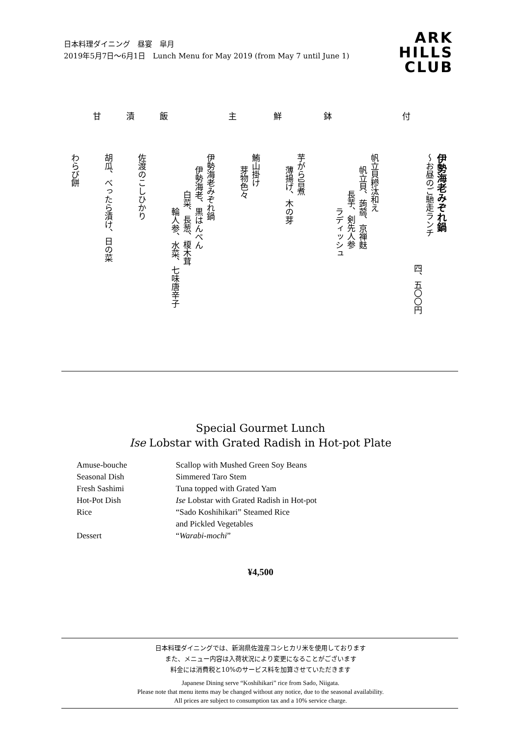日本料理ダイニング　昼宴　皐月
2019年5月7日〜6月1日　Lunch Menu for May 2019 (from May 7 until June 1)
ARK
HILLS
CLUB
伊勢海老みぞれ鍋
〜お昼のご馳走ランチ
四、五〇〇円
付
帆立貝糝汰和え
帆立貝、蒟蒻、京禅麩
長芋、剣先人参
ラディッシュ
鉢
芋がら旨煮
薄揚げ、木の芽
鮮
鮪山掛け
芽物色々
主
伊勢海老みぞれ鍋
伊勢海老、黒はんぺん
白菜、長葱、榎木茸
輪人参、水菜、七味唐辛子
飯
佐渡のこしひかり
漬
胡瓜、べったら漬け、日の菜
甘
わらび餅
Special Gourmet Lunch
Ise Lobstar with Grated Radish in Hot-pot Plate
Amuse-bouche Scallop with Mushed Green Soy Beans
Seasonal Dish Simmered Taro Stem
Fresh Sashimi Tuna topped with Grated Yam
Hot-Pot Dish Ise Lobstar with Grated Radish in Hot-pot
Rice “Sado Koshihikari” Steamed Rice
and Pickled Vegetables
Dessert “Warabi-mochi”
¥4,500
日本料理ダイニングでは、新潟県佐渡産コシヒカリ米を使用しております
また、メニュー内容は入荷状況により変更になることがございます
料金には消費税と10%のサービス料を加算させていただきます
Japanese Dining serve “Koshihikari” rice from Sado, Niigata.
Please note that menu items may be changed without any notice, due to the seasonal availability.
All prices are subject to consumption tax and a 10% service charge.